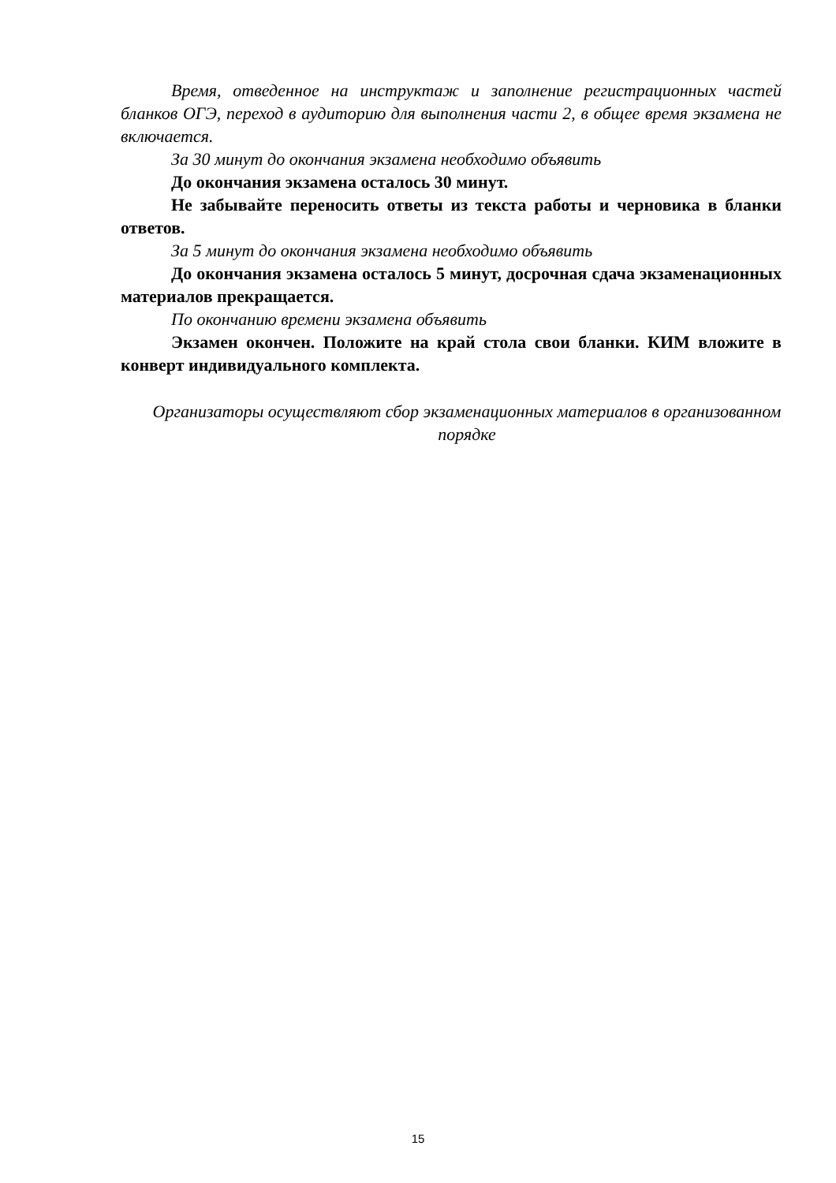Время, отведенное на инструктаж и заполнение регистрационных частей бланков ОГЭ, переход в аудиторию для выполнения части 2, в общее время экзамена не включается.
За 30 минут до окончания экзамена необходимо объявить
До окончания экзамена осталось 30 минут.
Не забывайте переносить ответы из текста работы и черновика в бланки ответов.
За 5 минут до окончания экзамена необходимо объявить
До окончания экзамена осталось 5 минут, досрочная сдача экзаменационных материалов прекращается.
По окончанию времени экзамена объявить
Экзамен окончен. Положите на край стола свои бланки. КИМ вложите в конверт индивидуального комплекта.
Организаторы осуществляют сбор экзаменационных материалов в организованном порядке
15